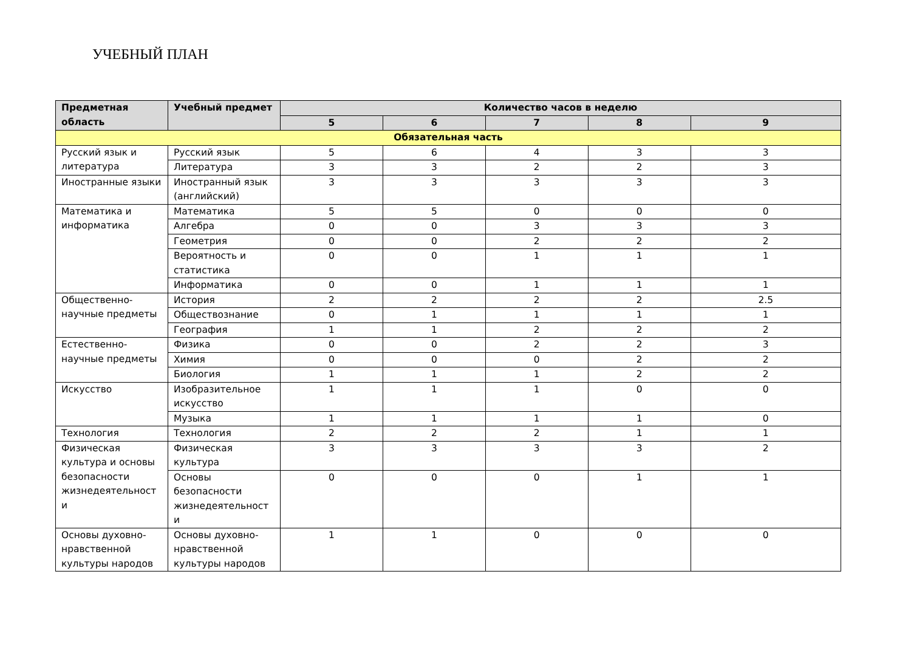УЧЕБНЫЙ ПЛАН
| Предметная область | Учебный предмет | Количество часов в неделю | | | | |
| --- | --- | --- | --- | --- | --- | --- |
| | | 5 | 6 | 7 | 8 | 9 |
| Обязательная часть | | | | | | |
| Русский язык и литература | Русский язык | 5 | 6 | 4 | 3 | 3 |
| | Литература | 3 | 3 | 2 | 2 | 3 |
| Иностранные языки | Иностранный язык (английский) | 3 | 3 | 3 | 3 | 3 |
| Математика и информатика | Математика | 5 | 5 | 0 | 0 | 0 |
| | Алгебра | 0 | 0 | 3 | 3 | 3 |
| | Геометрия | 0 | 0 | 2 | 2 | 2 |
| | Вероятность и статистика | 0 | 0 | 1 | 1 | 1 |
| | Информатика | 0 | 0 | 1 | 1 | 1 |
| Общественно-научные предметы | История | 2 | 2 | 2 | 2 | 2.5 |
| | Обществознание | 0 | 1 | 1 | 1 | 1 |
| | География | 1 | 1 | 2 | 2 | 2 |
| Естественно-научные предметы | Физика | 0 | 0 | 2 | 2 | 3 |
| | Химия | 0 | 0 | 0 | 2 | 2 |
| | Биология | 1 | 1 | 1 | 2 | 2 |
| Искусство | Изобразительное искусство | 1 | 1 | 1 | 0 | 0 |
| | Музыка | 1 | 1 | 1 | 1 | 0 |
| Технология | Технология | 2 | 2 | 2 | 1 | 1 |
| Физическая культура и основы безопасности жизнедеятельност и | Физическая культура | 3 | 3 | 3 | 3 | 2 |
| | Основы безопасности жизнедеятельност и | 0 | 0 | 0 | 1 | 1 |
| Основы духовно-нравственной культуры народов | Основы духовно-нравственной культуры народов | 1 | 1 | 0 | 0 | 0 |